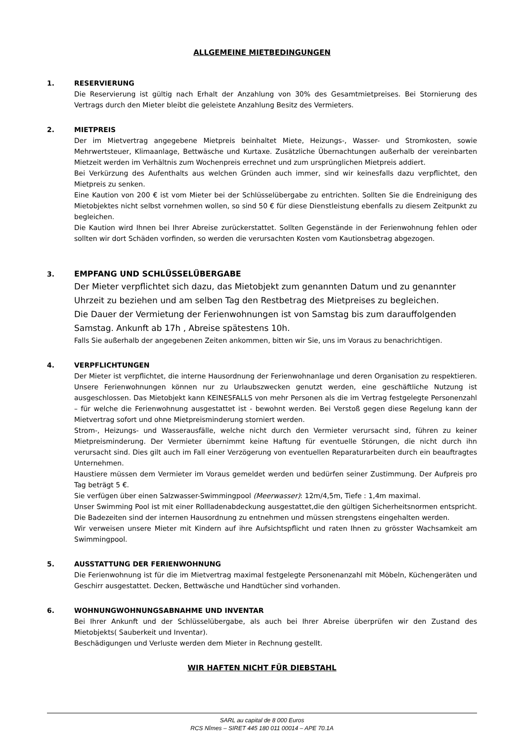ALLGEMEINE MIETBEDINGUNGEN
1. RESERVIERUNG
Die Reservierung ist gültig nach Erhalt der Anzahlung von 30% des Gesamtmietpreises. Bei Stornierung des Vertrags durch den Mieter bleibt die geleistete Anzahlung Besitz des Vermieters.
2. MIETPREIS
Der im Mietvertrag angegebene Mietpreis beinhaltet Miete, Heizungs-, Wasser- und Stromkosten, sowie Mehrwertsteuer, Klimaanlage, Bettwäsche und Kurtaxe. Zusätzliche Übernachtungen außerhalb der vereinbarten Mietzeit werden im Verhältnis zum Wochenpreis errechnet und zum ursprünglichen Mietpreis addiert.
Bei Verkürzung des Aufenthalts aus welchen Gründen auch immer, sind wir keinesfalls dazu verpflichtet, den Mietpreis zu senken.
Eine Kaution von 200 € ist vom Mieter bei der Schlüsselübergabe zu entrichten. Sollten Sie die Endreinigung des Mietobjektes nicht selbst vornehmen wollen, so sind 50 € für diese Dienstleistung ebenfalls zu diesem Zeitpunkt zu begleichen.
Die Kaution wird Ihnen bei Ihrer Abreise zurückerstattet. Sollten Gegenstände in der Ferienwohnung fehlen oder sollten wir dort Schäden vorfinden, so werden die verursachten Kosten vom Kautionsbetrag abgezogen.
3. EMPFANG UND SCHLŰSSELŰBERGABE
Der Mieter verpflichtet sich dazu, das Mietobjekt zum genannten Datum und zu genannter Uhrzeit zu beziehen und am selben Tag den Restbetrag des Mietpreises zu begleichen.
Die Dauer der Vermietung der Ferienwohnungen ist von Samstag bis zum darauffolgenden Samstag. Ankunft ab 17h , Abreise spätestens 10h.
Falls Sie außerhalb der angegebenen Zeiten ankommen, bitten wir Sie, uns im Voraus zu benachrichtigen.
4. VERPFLICHTUNGEN
Der Mieter ist verpflichtet, die interne Hausordnung der Ferienwohnanlage und deren Organisation zu respektieren. Unsere Ferienwohnungen können nur zu Urlaubszwecken genutzt werden, eine geschäftliche Nutzung ist ausgeschlossen. Das Mietobjekt kann KEINESFALLS von mehr Personen als die im Vertrag festgelegte Personenzahl – für welche die Ferienwohnung ausgestattet ist - bewohnt werden. Bei Verstoß gegen diese Regelung kann der Mietvertrag sofort und ohne Mietpreisminderung storniert werden.
Strom-, Heizungs- und Wasserausfälle, welche nicht durch den Vermieter verursacht sind, führen zu keiner Mietpreisminderung. Der Vermieter übernimmt keine Haftung für eventuelle Störungen, die nicht durch ihn verursacht sind. Dies gilt auch im Fall einer Verzögerung von eventuellen Reparaturarbeiten durch ein beauftragtes Unternehmen.
Haustiere müssen dem Vermieter im Voraus gemeldet werden und bedürfen seiner Zustimmung. Der Aufpreis pro Tag beträgt 5 €.
Sie verfügen über einen Salzwasser-Swimmingpool (Meerwasser): 12m/4,5m, Tiefe : 1,4m maximal.
Unser Swimming Pool ist mit einer Rollladenabdeckung ausgestattet,die den gültigen Sicherheitsnormen entspricht. Die Badezeiten sind der internen Hausordnung zu entnehmen und müssen strengstens eingehalten werden.
Wir verweisen unsere Mieter mit Kindern auf ihre Aufsichtspflicht und raten Ihnen zu grösster Wachsamkeit am Swimmingpool.
5. AUSSTATTUNG DER FERIENWOHNUNG
Die Ferienwohnung ist für die im Mietvertrag maximal festgelegte Personenanzahl mit Möbeln, Küchengeräten und Geschirr ausgestattet. Decken, Bettwäsche und Handtücher sind vorhanden.
6. WOHNUNGWOHNUNGSABNAHME UND INVENTAR
Bei Ihrer Ankunft und der Schlüsselübergabe, als auch bei Ihrer Abreise überprüfen wir den Zustand des Mietobjekts( Sauberkeit und Inventar).
Beschädigungen und Verluste werden dem Mieter in Rechnung gestellt.
WIR HAFTEN NICHT FÜR DIEBSTAHL
SARL au capital de 8 000 Euros
RCS Nîmes – SIRET 445 180 011 00014 – APE 70.1A